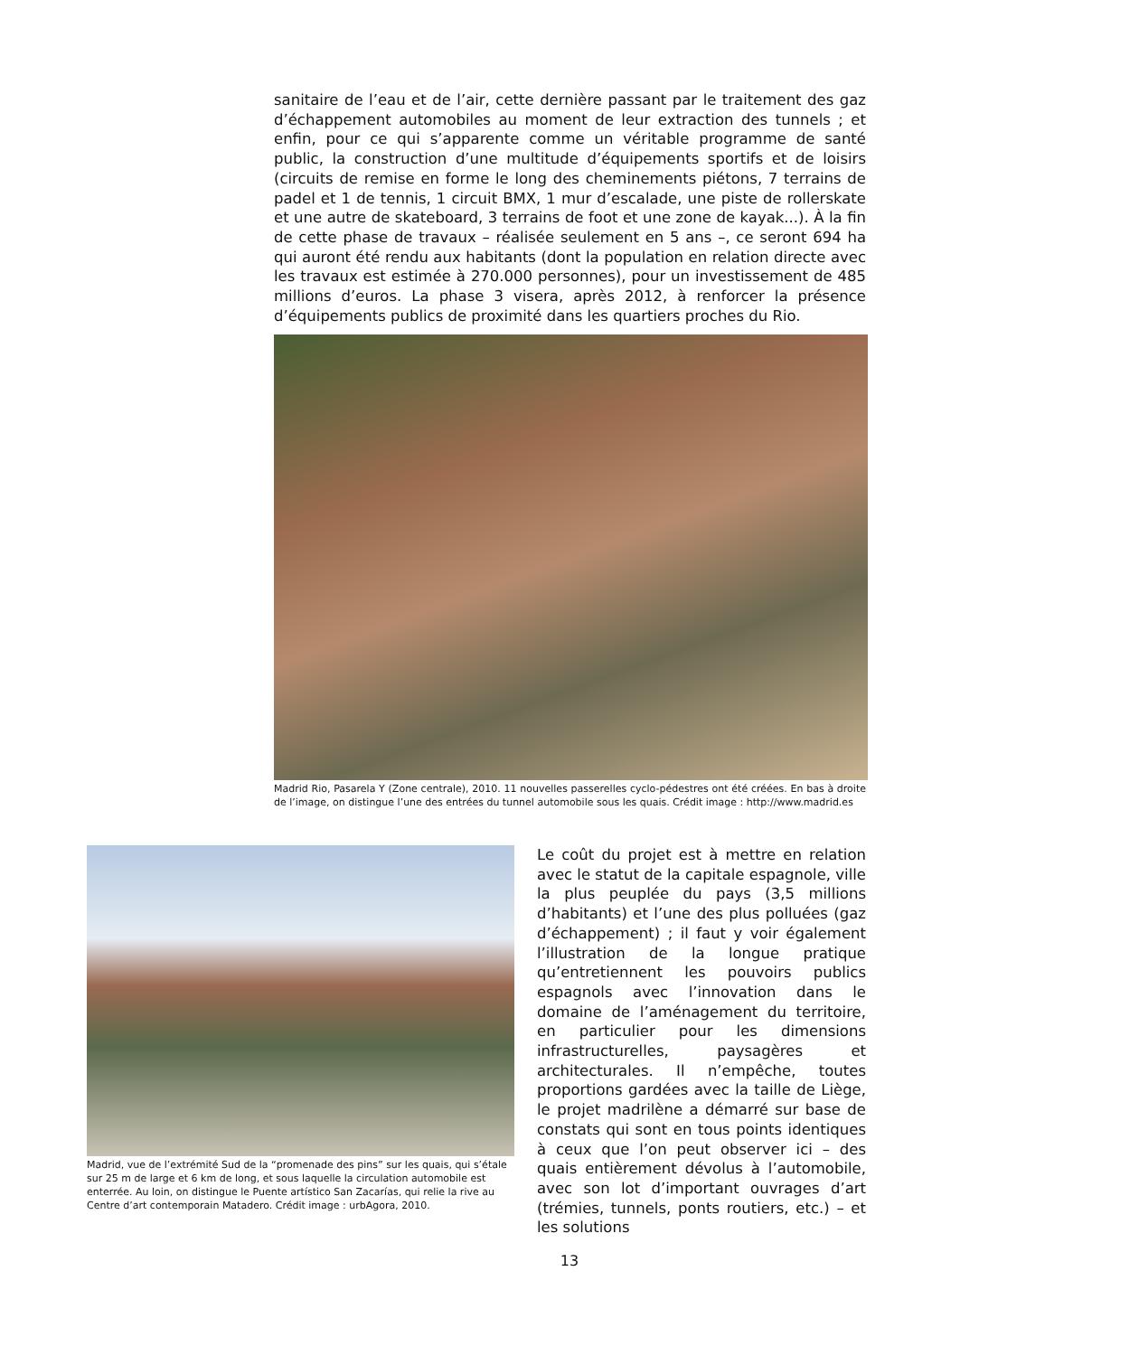sanitaire de l’eau et de l’air, cette dernière passant par le traitement des gaz d’échappement automobiles au moment de leur extraction des tunnels ; et enfin, pour ce qui s’apparente comme un véritable programme de santé public, la construction d’une multitude d’équipements sportifs et de loisirs (circuits de remise en forme le long des cheminements piétons, 7 terrains de padel et 1 de tennis, 1 circuit BMX, 1 mur d’escalade, une piste de rollerskate et une autre de skateboard, 3 terrains de foot et une zone de kayak...). À la fin de cette phase de travaux – réalisée seulement en 5 ans –, ce seront 694 ha qui auront été rendu aux habitants (dont la population en relation directe avec les travaux est estimée à 270.000 personnes), pour un investissement de 485 millions d’euros. La phase 3 visera, après 2012, à renforcer la présence d’équipements publics de proximité dans les quartiers proches du Rio.
Madrid Rio, Pasarela Y (Zone centrale), 2010. 11 nouvelles passerelles cyclo-pédestres ont été créées. En bas à droite de l’image, on distingue l’une des entrées du tunnel automobile sous les quais. Crédit image : http://www.madrid.es
Madrid, vue de l’extrémité Sud de la “promenade des pins” sur les quais, qui s’étale sur 25 m de large et 6 km de long, et sous laquelle la circulation automobile est enterrée. Au loin, on distingue le Puente artístico San Zacarías, qui relie la rive au Centre d’art contemporain Matadero. Crédit image : urbAgora, 2010.
Le coût du projet est à mettre en relation avec le statut de la capitale espagnole, ville la plus peuplée du pays (3,5 millions d’habitants) et l’une des plus polluées (gaz d’échappement) ; il faut y voir également l’illustration de la longue pratique qu’entretiennent les pouvoirs publics espagnols avec l’innovation dans le domaine de l’aménagement du territoire, en particulier pour les dimensions infrastructurelles, paysagères et architecturales. Il n’empêche, toutes proportions gardées avec la taille de Liège, le projet madrilène a démarré sur base de constats qui sont en tous points identiques à ceux que l’on peut observer ici – des quais entièrement dévolus à l’automobile, avec son lot d’important ouvrages d’art (trémies, tunnels, ponts routiers, etc.) – et les solutions
13